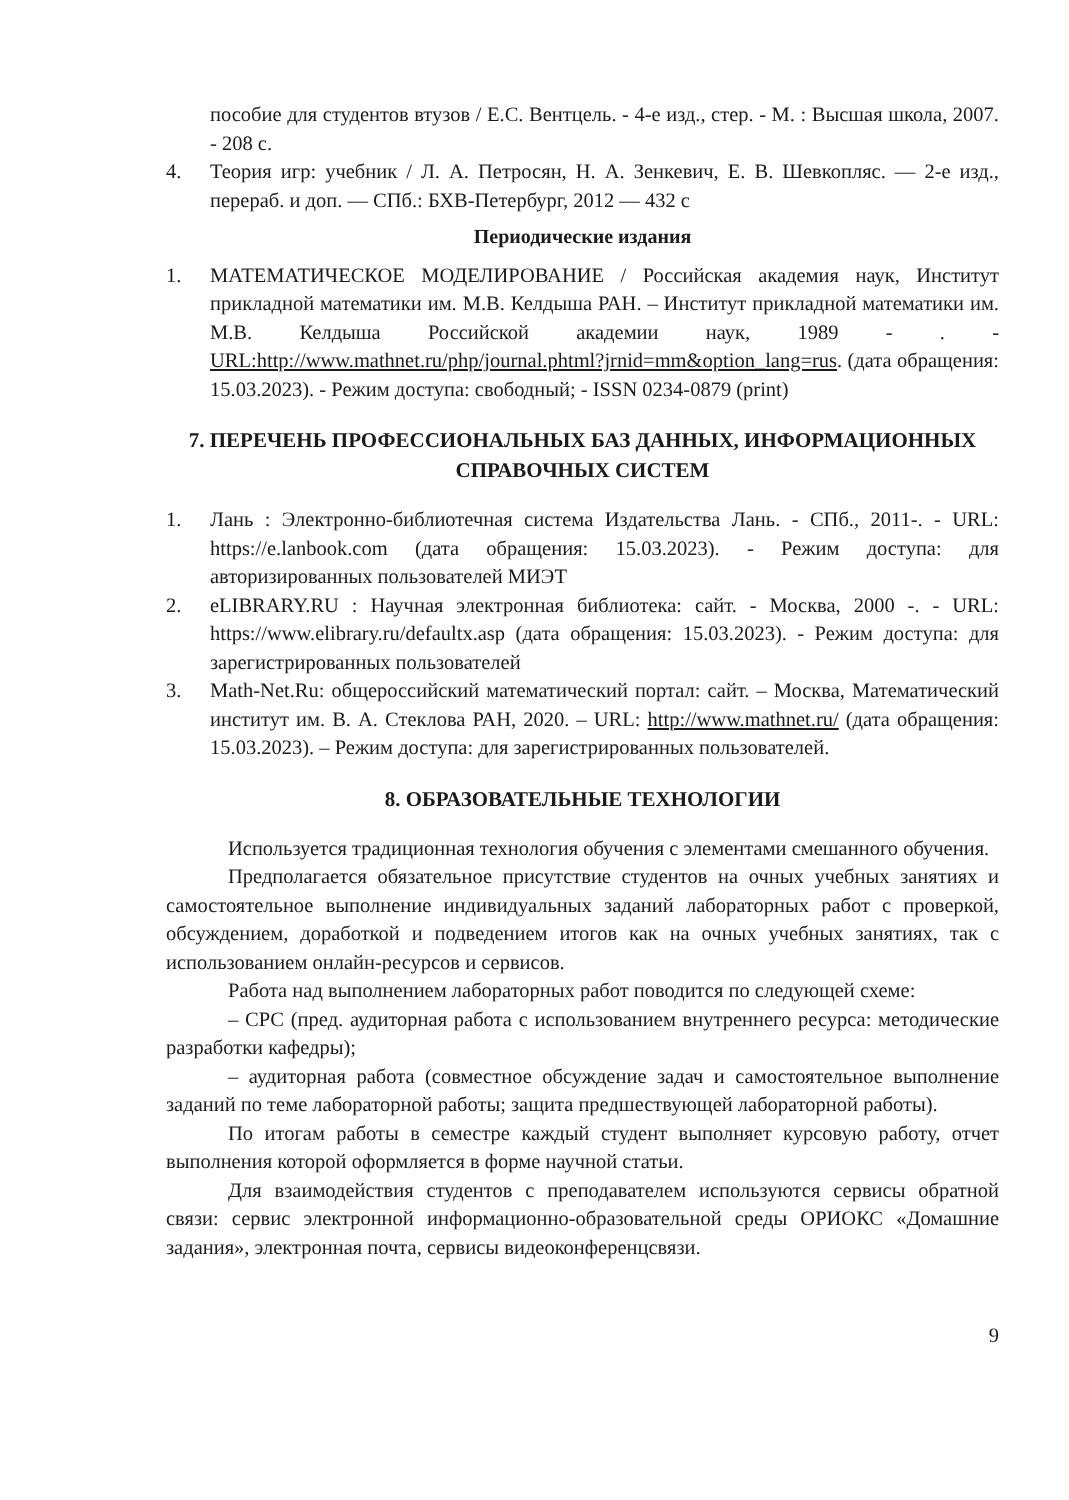пособие для студентов втузов / Е.С. Вентцель. - 4-е изд., стер. - М. : Высшая школа, 2007. - 208 с.
4. Теория игр: учебник / Л. А. Петросян, Н. А. Зенкевич, Е. В. Шевкопляс. — 2-е изд., перераб. и доп. — СПб.: БХВ-Петербург, 2012 — 432 с
Периодические издания
1. МАТЕМАТИЧЕСКОЕ МОДЕЛИРОВАНИЕ / Российская академия наук, Институт прикладной математики им. М.В. Келдыша РАН. – Институт прикладной математики им. М.В. Келдыша Российской академии наук, 1989 - . - URL:http://www.mathnet.ru/php/journal.phtml?jrnid=mm&option_lang=rus. (дата обращения: 15.03.2023). - Режим доступа: свободный; - ISSN 0234-0879 (print)
7. ПЕРЕЧЕНЬ ПРОФЕССИОНАЛЬНЫХ БАЗ ДАННЫХ, ИНФОРМАЦИОННЫХ СПРАВОЧНЫХ СИСТЕМ
1. Лань : Электронно-библиотечная система Издательства Лань. - СПб., 2011-. - URL: https://e.lanbook.com (дата обращения: 15.03.2023). - Режим доступа: для авторизированных пользователей МИЭТ
2. eLIBRARY.RU : Научная электронная библиотека: сайт. - Москва, 2000 -. - URL: https://www.elibrary.ru/defaultx.asp (дата обращения: 15.03.2023). - Режим доступа: для зарегистрированных пользователей
3. Math-Net.Ru: общероссийский математический портал: сайт. – Москва, Математический институт им. В. А. Стеклова РАН, 2020. – URL: http://www.mathnet.ru/ (дата обращения: 15.03.2023). – Режим доступа: для зарегистрированных пользователей.
8. ОБРАЗОВАТЕЛЬНЫЕ ТЕХНОЛОГИИ
Используется традиционная технология обучения с элементами смешанного обучения.
Предполагается обязательное присутствие студентов на очных учебных занятиях и самостоятельное выполнение индивидуальных заданий лабораторных работ с проверкой, обсуждением, доработкой и подведением итогов как на очных учебных занятиях, так с использованием онлайн-ресурсов и сервисов.
Работа над выполнением лабораторных работ поводится по следующей схеме:
– СРС (пред. аудиторная работа с использованием внутреннего ресурса: методические разработки кафедры);
– аудиторная работа (совместное обсуждение задач и самостоятельное выполнение заданий по теме лабораторной работы; защита предшествующей лабораторной работы).
По итогам работы в семестре каждый студент выполняет курсовую работу, отчет выполнения которой оформляется в форме научной статьи.
Для взаимодействия студентов с преподавателем используются сервисы обратной связи: сервис электронной информационно-образовательной среды ОРИОКС «Домашние задания», электронная почта, сервисы видеоконференцсвязи.
9